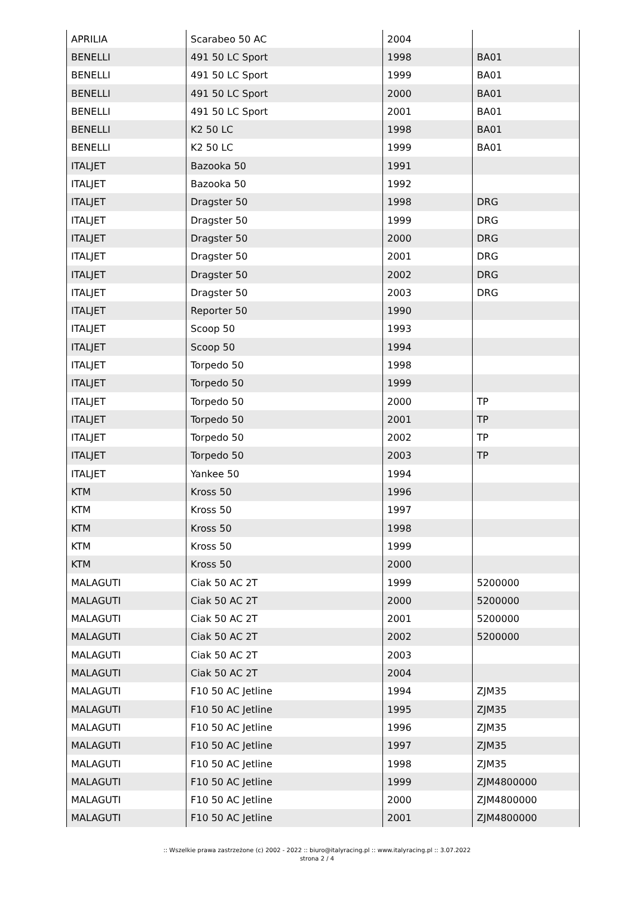| APRILIA | Scarabeo 50 AC | 2004 | |
| BENELLI | 491 50 LC Sport | 1998 | BA01 |
| BENELLI | 491 50 LC Sport | 1999 | BA01 |
| BENELLI | 491 50 LC Sport | 2000 | BA01 |
| BENELLI | 491 50 LC Sport | 2001 | BA01 |
| BENELLI | K2 50 LC | 1998 | BA01 |
| BENELLI | K2 50 LC | 1999 | BA01 |
| ITALJET | Bazooka 50 | 1991 | |
| ITALJET | Bazooka 50 | 1992 | |
| ITALJET | Dragster 50 | 1998 | DRG |
| ITALJET | Dragster 50 | 1999 | DRG |
| ITALJET | Dragster 50 | 2000 | DRG |
| ITALJET | Dragster 50 | 2001 | DRG |
| ITALJET | Dragster 50 | 2002 | DRG |
| ITALJET | Dragster 50 | 2003 | DRG |
| ITALJET | Reporter 50 | 1990 | |
| ITALJET | Scoop 50 | 1993 | |
| ITALJET | Scoop 50 | 1994 | |
| ITALJET | Torpedo 50 | 1998 | |
| ITALJET | Torpedo 50 | 1999 | |
| ITALJET | Torpedo 50 | 2000 | TP |
| ITALJET | Torpedo 50 | 2001 | TP |
| ITALJET | Torpedo 50 | 2002 | TP |
| ITALJET | Torpedo 50 | 2003 | TP |
| ITALJET | Yankee 50 | 1994 | |
| KTM | Kross 50 | 1996 | |
| KTM | Kross 50 | 1997 | |
| KTM | Kross 50 | 1998 | |
| KTM | Kross 50 | 1999 | |
| KTM | Kross 50 | 2000 | |
| MALAGUTI | Ciak 50 AC 2T | 1999 | 5200000 |
| MALAGUTI | Ciak 50 AC 2T | 2000 | 5200000 |
| MALAGUTI | Ciak 50 AC 2T | 2001 | 5200000 |
| MALAGUTI | Ciak 50 AC 2T | 2002 | 5200000 |
| MALAGUTI | Ciak 50 AC 2T | 2003 | |
| MALAGUTI | Ciak 50 AC 2T | 2004 | |
| MALAGUTI | F10 50 AC Jetline | 1994 | ZJM35 |
| MALAGUTI | F10 50 AC Jetline | 1995 | ZJM35 |
| MALAGUTI | F10 50 AC Jetline | 1996 | ZJM35 |
| MALAGUTI | F10 50 AC Jetline | 1997 | ZJM35 |
| MALAGUTI | F10 50 AC Jetline | 1998 | ZJM35 |
| MALAGUTI | F10 50 AC Jetline | 1999 | ZJM4800000 |
| MALAGUTI | F10 50 AC Jetline | 2000 | ZJM4800000 |
| MALAGUTI | F10 50 AC Jetline | 2001 | ZJM4800000 |
:: Wszelkie prawa zastrzeżone (c) 2002 - 2022 :: biuro@italyracing.pl :: www.italyracing.pl :: 3.07.2022
strona 2 / 4